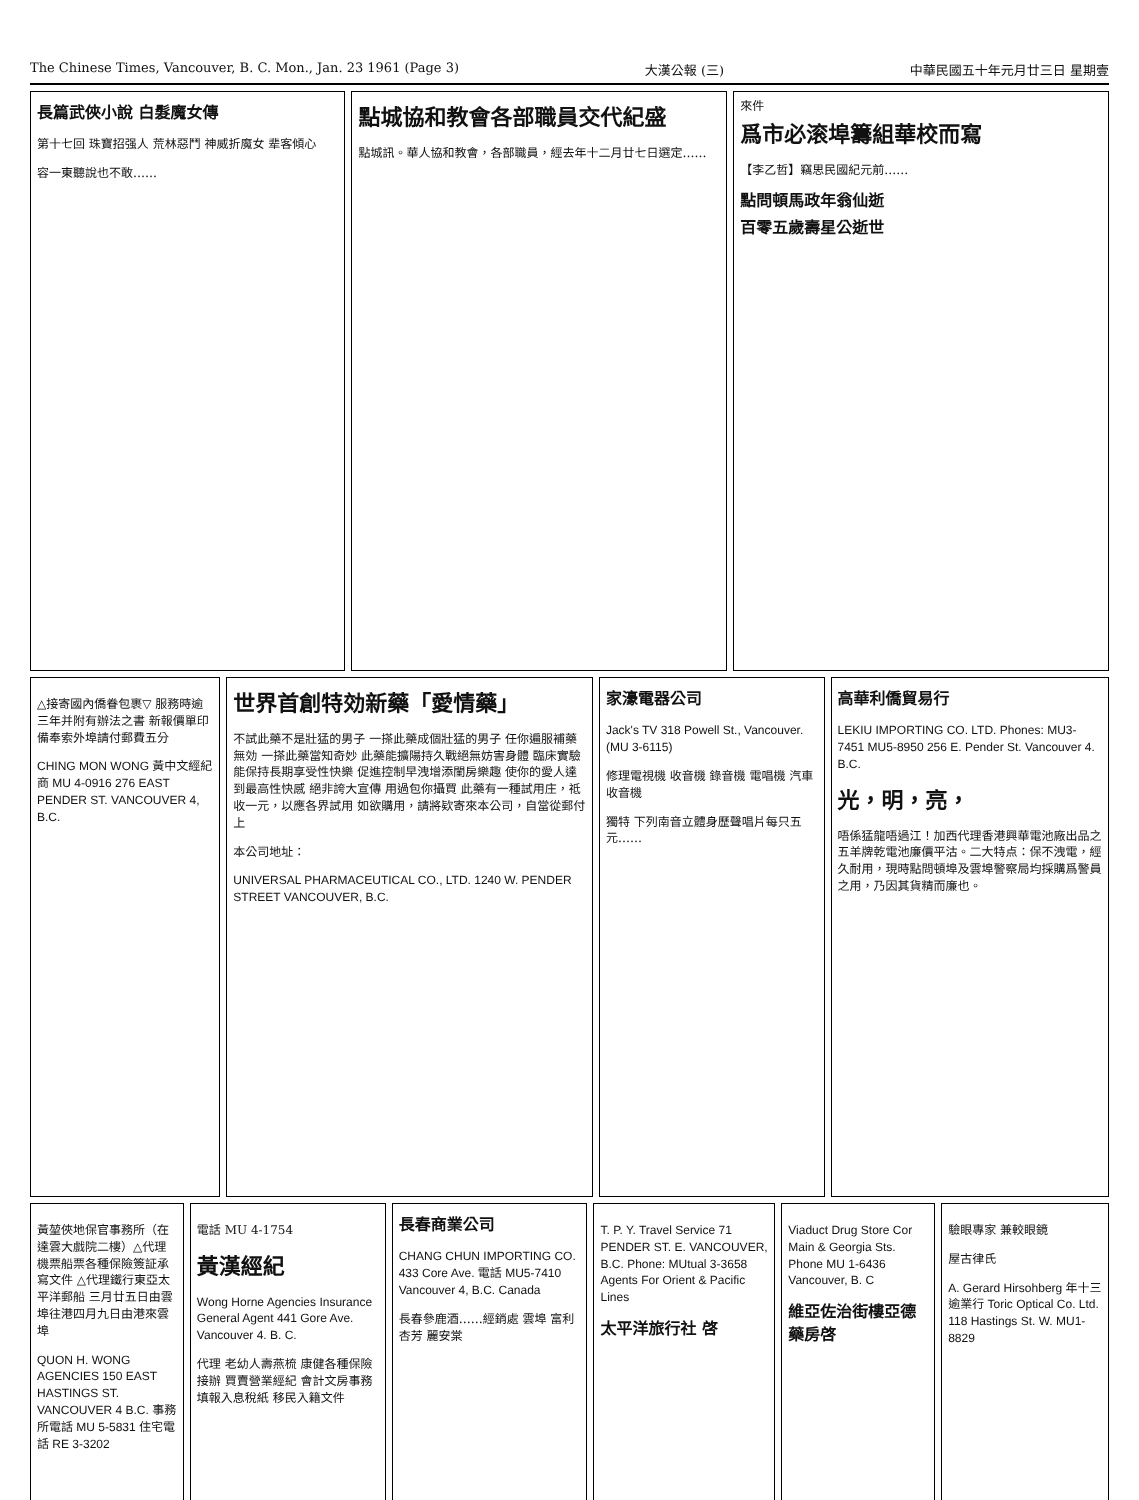The Chinese Times, Vancouver, B. C. Mon., Jan. 23 1961 (Page 3) 大漢公報 (三) 中華民國五十年元月廿三日 星期壹
長篇武俠小說 白髮魔女傳
第十七回 珠寶招强人 荒林惡鬥 神威折魔女 辈客傾心
容一東聽說也不敢……
點城協和教會各部職員交代紀盛
點城訊。華人協和教會，各部職員，經去年十二月廿七日選定……
來件
爲市必滚埠籌組華校而寫
【李乙哲】竊思民國紀元前……
點問頓馬政年翁仙逝
百零五歲壽星公逝世
△接寄國內僑眷包裹▽ 服務時逾三年并附有辦法之書 新報價單印備奉索外埠請付郵費五分
CHING MON WONG 黃中文經紀商 MU 4-0916 276 EAST PENDER ST. VANCOUVER 4, B.C.
世界首創特効新藥「愛情藥」
不試此藥不是壯猛的男子 一搽此藥成個壯猛的男子 任你遍服補藥無効 一搽此藥當知奇妙 此藥能擴陽持久戰絕無妨害身體 臨床實驗能保持長期享受性快樂 促進控制早洩增添閨房樂趣 使你的愛人達到最高性快感 絕非誇大宣傳 用過包你攝買 此藥有一種試用庄，祗收一元，以應各界試用 如欲購用，請將欵寄來本公司，自當從郵付上
本公司地址：
UNIVERSAL PHARMACEUTICAL CO., LTD. 1240 W. PENDER STREET VANCOUVER, B.C.
家濠電器公司
Jack's TV 318 Powell St., Vancouver. (MU 3-6115)
修理電視機 收音機 錄音機 電唱機 汽車收音機
獨特 下列南音立體身歷聲唱片每只五元……
高華利僑貿易行
LEKIU IMPORTING CO. LTD. Phones: MU3-7451 MU5-8950 256 E. Pender St. Vancouver 4. B.C.
光，明，亮，
唔係猛龍唔過江！加西代理香港興華電池廠出品之五羊牌乾電池廉價平沽。二大特点：保不洩電，經久耐用，現時點問頓埠及雲埠警察局均採購爲警員之用，乃因其貨精而廉也。
黃堃俠地保官事務所（在達雲大戲院二樓）△代理機票船票各種保險簽証承寫文件 △代理鐵行東亞太平洋郵船 三月廿五日由雲埠往港四月九日由港來雲埠
QUON H. WONG AGENCIES 150 EAST HASTINGS ST. VANCOUVER 4 B.C. 事務所電話 MU 5-5831 住宅電話 RE 3-3202
電話 MU 4-1754
黃漢經紀
Wong Horne Agencies Insurance General Agent 441 Gore Ave. Vancouver 4. B. C.
代理 老幼人壽燕梳 康健各種保險 接辦 買賣營業經紀 會計文房事務 填報入息稅紙 移民入籍文件
長春商業公司
CHANG CHUN IMPORTING CO. 433 Core Ave. 電話 MU5-7410 Vancouver 4, B.C. Canada
長春參鹿酒……經銷處 雲埠 富利 杏芳 麗安棠
T. P. Y. Travel Service 71 PENDER ST. E. VANCOUVER, B.C. Phone: MUtual 3-3658 Agents For Orient & Pacific Lines
太平洋旅行社 啓
Viaduct Drug Store Cor Main & Georgia Sts. Phone MU 1-6436 Vancouver, B. C
維亞佐治街樓亞德藥房啓
驗眼專家 兼較眼鏡
屋古律氏
A. Gerard Hirsohberg 年十三逾業行 Toric Optical Co. Ltd. 118 Hastings St. W. MU1-8829